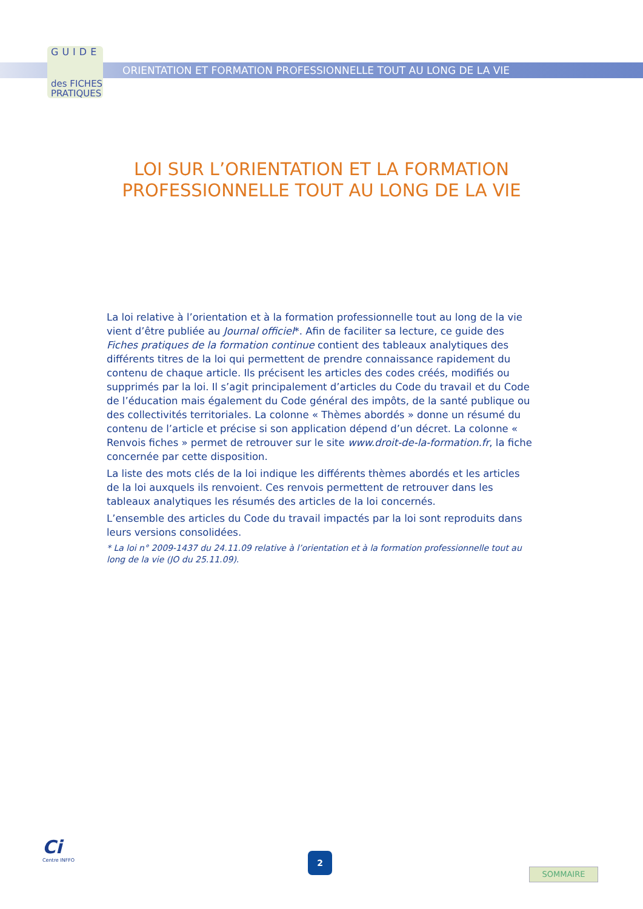GUIDE
des FICHES
PRATIQUES
ORIENTATION ET FORMATION PROFESSIONNELLE TOUT AU LONG DE LA VIE
LOI SUR L’ORIENTATION ET LA FORMATION
PROFESSIONNELLE TOUT AU LONG DE LA VIE
La loi relative à l’orientation et à la formation professionnelle tout au long de la vie vient d’être publiée au Journal officiel*. Afin de faciliter sa lecture, ce guide des Fiches pratiques de la formation continue contient des tableaux analytiques des différents titres de la loi qui permettent de prendre connaissance rapidement du contenu de chaque article. Ils précisent les articles des codes créés, modifiés ou supprimés par la loi. Il s’agit principalement d’articles du Code du travail et du Code de l’éducation mais également du Code général des impôts, de la santé publique ou des collectivités territoriales. La colonne « Thèmes abordés » donne un résumé du contenu de l’article et précise si son application dépend d’un décret. La colonne « Renvois fiches » permet de retrouver sur le site www.droit-de-la-formation.fr, la fiche concernée par cette disposition.
La liste des mots clés de la loi indique les différents thèmes abordés et les articles de la loi auxquels ils renvoient. Ces renvois permettent de retrouver dans les tableaux analytiques les résumés des articles de la loi concernés.
L’ensemble des articles du Code du travail impactés par la loi sont reproduits dans leurs versions consolidées.
* La loi n° 2009-1437 du 24.11.09 relative à l’orientation et à la formation professionnelle tout au long de la vie (JO du 25.11.09).
Ci
Centre INFFO
2
SOMMAIRE